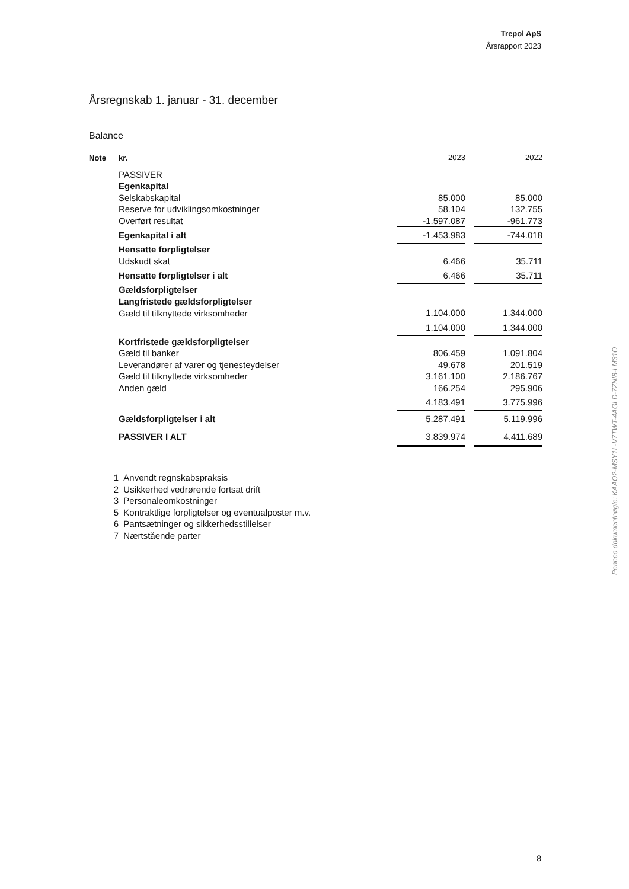Trepol ApS
Årsrapport 2023
Årsregnskab 1. januar - 31. december
Balance
| Note | kr. | 2023 | | 2022 |
| | PASSIVER | | | |
| | Egenkapital | | | |
| | Selskabskapital | 85.000 | | 85.000 |
| | Reserve for udviklingsomkostninger | 58.104 | | 132.755 |
| | Overført resultat | -1.597.087 | | -961.773 |
| | Egenkapital i alt | -1.453.983 | | -744.018 |
| | Hensatte forpligtelser | | | |
| | Udskudt skat | 6.466 | | 35.711 |
| | Hensatte forpligtelser i alt | 6.466 | | 35.711 |
| | Gældsforpligtelser | | | |
| | Langfristede gældsforpligtelser | | | |
| | Gæld til tilknyttede virksomheder | 1.104.000 | | 1.344.000 |
| | | 1.104.000 | | 1.344.000 |
| | Kortfristede gældsforpligtelser | | | |
| | Gæld til banker | 806.459 | | 1.091.804 |
| | Leverandører af varer og tjenesteydelser | 49.678 | | 201.519 |
| | Gæld til tilknyttede virksomheder | 3.161.100 | | 2.186.767 |
| | Anden gæld | 166.254 | | 295.906 |
| | | 4.183.491 | | 3.775.996 |
| | Gældsforpligtelser i alt | 5.287.491 | | 5.119.996 |
| | PASSIVER I ALT | 3.839.974 | | 4.411.689 |
1 Anvendt regnskabspraksis
2 Usikkerhed vedrørende fortsat drift
3 Personaleomkostninger
5 Kontraktlige forpligtelser og eventualposter m.v.
6 Pantsætninger og sikkerhedsstillelser
7 Nærtstående parter
Penneo dokumentnøgle: KAAO2-MSY1L-V7TWT-4AGLD-7ZNI8-LM31O
8